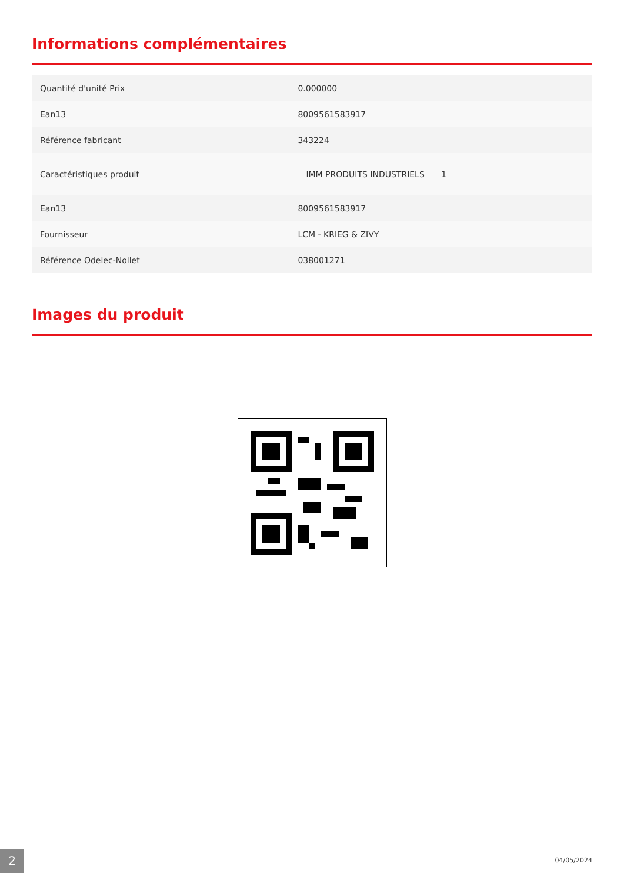Informations complémentaires
| Quantité d'unité Prix | 0.000000 |
| Ean13 | 8009561583917 |
| Référence fabricant | 343224 |
| Caractéristiques produit | IMM PRODUITS INDUSTRIELS 1 |
| Ean13 | 8009561583917 |
| Fournisseur | LCM - KRIEG & ZIVY |
| Référence Odelec-Nollet | 038001271 |
Images du produit
2 04/05/2024